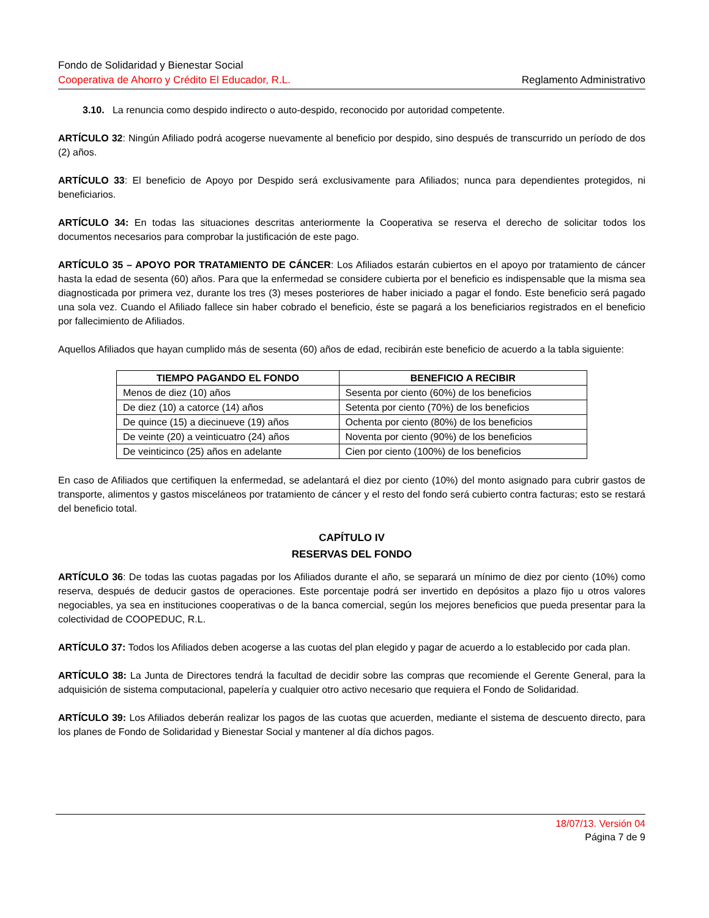Fondo de Solidaridad y Bienestar Social
Cooperativa de Ahorro y Crédito El Educador, R.L. Reglamento Administrativo
3.10. La renuncia como despido indirecto o auto-despido, reconocido por autoridad competente.
ARTÍCULO 32: Ningún Afiliado podrá acogerse nuevamente al beneficio por despido, sino después de transcurrido un período de dos (2) años.
ARTÍCULO 33: El beneficio de Apoyo por Despido será exclusivamente para Afiliados; nunca para dependientes protegidos, ni beneficiarios.
ARTÍCULO 34: En todas las situaciones descritas anteriormente la Cooperativa se reserva el derecho de solicitar todos los documentos necesarios para comprobar la justificación de este pago.
ARTÍCULO 35 – APOYO POR TRATAMIENTO DE CÁNCER: Los Afiliados estarán cubiertos en el apoyo por tratamiento de cáncer hasta la edad de sesenta (60) años. Para que la enfermedad se considere cubierta por el beneficio es indispensable que la misma sea diagnosticada por primera vez, durante los tres (3) meses posteriores de haber iniciado a pagar el fondo. Este beneficio será pagado una sola vez. Cuando el Afiliado fallece sin haber cobrado el beneficio, éste se pagará a los beneficiarios registrados en el beneficio por fallecimiento de Afiliados.
Aquellos Afiliados que hayan cumplido más de sesenta (60) años de edad, recibirán este beneficio de acuerdo a la tabla siguiente:
| TIEMPO PAGANDO EL FONDO | BENEFICIO A RECIBIR |
| --- | --- |
| Menos de diez (10) años | Sesenta por ciento (60%) de los beneficios |
| De diez (10) a catorce (14) años | Setenta por ciento (70%) de los beneficios |
| De quince (15) a diecinueve (19) años | Ochenta por ciento (80%) de los beneficios |
| De veinte (20) a veinticuatro (24) años | Noventa por ciento (90%) de los beneficios |
| De veinticinco (25) años en adelante | Cien por ciento (100%) de los beneficios |
En caso de Afiliados que certifiquen la enfermedad, se adelantará el diez por ciento (10%) del monto asignado para cubrir gastos de transporte, alimentos y gastos misceláneos por tratamiento de cáncer y el resto del fondo será cubierto contra facturas; esto se restará del beneficio total.
CAPÍTULO IV
RESERVAS DEL FONDO
ARTÍCULO 36: De todas las cuotas pagadas por los Afiliados durante el año, se separará un mínimo de diez por ciento (10%) como reserva, después de deducir gastos de operaciones. Este porcentaje podrá ser invertido en depósitos a plazo fijo u otros valores negociables, ya sea en instituciones cooperativas o de la banca comercial, según los mejores beneficios que pueda presentar para la colectividad de COOPEDUC, R.L.
ARTÍCULO 37: Todos los Afiliados deben acogerse a las cuotas del plan elegido y pagar de acuerdo a lo establecido por cada plan.
ARTÍCULO 38: La Junta de Directores tendrá la facultad de decidir sobre las compras que recomiende el Gerente General, para la adquisición de sistema computacional, papelería y cualquier otro activo necesario que requiera el Fondo de Solidaridad.
ARTÍCULO 39: Los Afiliados deberán realizar los pagos de las cuotas que acuerden, mediante el sistema de descuento directo, para los planes de Fondo de Solidaridad y Bienestar Social y mantener al día dichos pagos.
18/07/13. Versión 04
Página 7 de 9